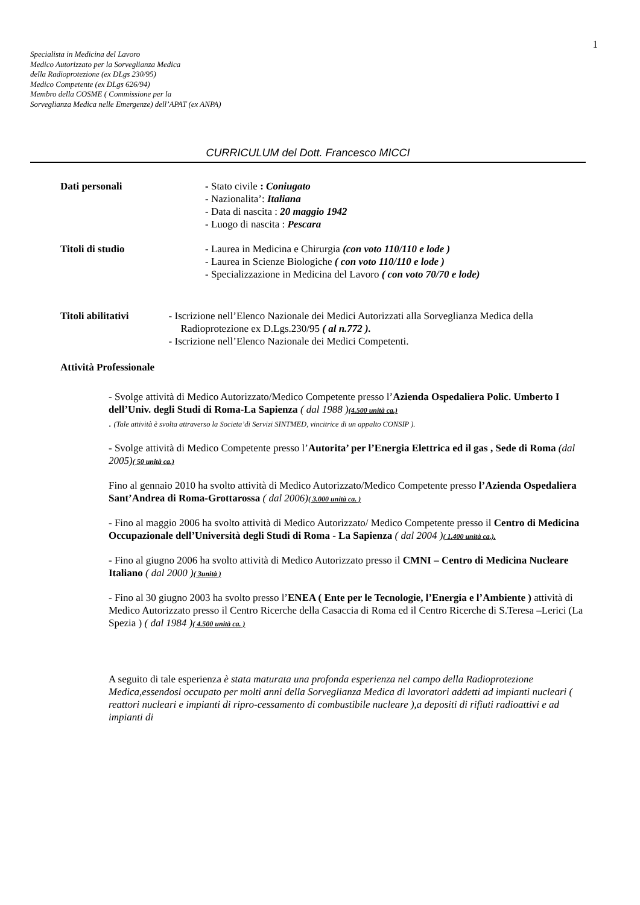1
Specialista in Medicina del Lavoro
Medico Autorizzato per la Sorveglianza Medica
della Radioprotezione (ex DLgs 230/95)
Medico Competente (ex DLgs 626/94)
Membro della COSME ( Commissione per la
Sorveglianza Medica nelle Emergenze) dell’APAT (ex ANPA)
CURRICULUM del Dott. Francesco MICCI
Dati personali - Stato civile : Coniugato
- Nazionalita’: Italiana
- Data di nascita : 20 maggio 1942
- Luogo di nascita : Pescara
Titoli di studio - Laurea in Medicina e Chirurgia (con voto 110/110 e lode )
- Laurea in Scienze Biologiche ( con voto 110/110 e lode )
- Specializzazione in Medicina del Lavoro ( con voto 70/70 e lode)
Titoli abilitativi - Iscrizione nell’Elenco Nazionale dei Medici Autorizzati alla Sorveglianza Medica della Radioprotezione ex D.Lgs.230/95 ( al n.772 ).
- Iscrizione nell’Elenco Nazionale dei Medici Competenti.
Attività Professionale
- Svolge attività di Medico Autorizzato/Medico Competente presso l’Azienda Ospedaliera Polic. Umberto I dell’Univ. degli Studi di Roma-La Sapienza ( dal 1988 )(4.500 unità ca.)
. (Tale attività è svolta attraverso la Societa’di Servizi SINTMED, vincitrice di un appalto CONSIP ).
- Svolge attività di Medico Competente presso l’Autorita’ per l’Energia Elettrica ed il gas , Sede di Roma (dal 2005)( 50 unità ca.)
Fino al gennaio 2010 ha svolto attività di Medico Autorizzato/Medico Competente presso l’Azienda Ospedaliera Sant’Andrea di Roma-Grottarossa ( dal 2006)( 3.000 unità ca. )
- Fino al maggio 2006 ha svolto attività di Medico Autorizzato/ Medico Competente presso il Centro di Medicina Occupazionale dell’Università degli Studi di Roma - La Sapienza ( dal 2004 )( 1.400 unità ca.).
- Fino al giugno 2006 ha svolto attività di Medico Autorizzato presso il CMNI – Centro di Medicina Nucleare Italiano ( dal 2000 )( 3unità )
- Fino al 30 giugno 2003 ha svolto presso l’ENEA ( Ente per le Tecnologie, l’Energia e l’Ambiente ) attività di Medico Autorizzato presso il Centro Ricerche della Casaccia di Roma ed il Centro Ricerche di S.Teresa –Lerici (La Spezia ) ( dal 1984 )( 4.500 unità ca. )
A seguito di tale esperienza è stata maturata una profonda esperienza nel campo della Radioprotezione Medica,essendosi occupato per molti anni della Sorveglianza Medica di lavoratori addetti ad impianti nucleari ( reattori nucleari e impianti di ripro-cessamento di combustibile nucleare ),a depositi di rifiuti radioattivi e ad impianti di